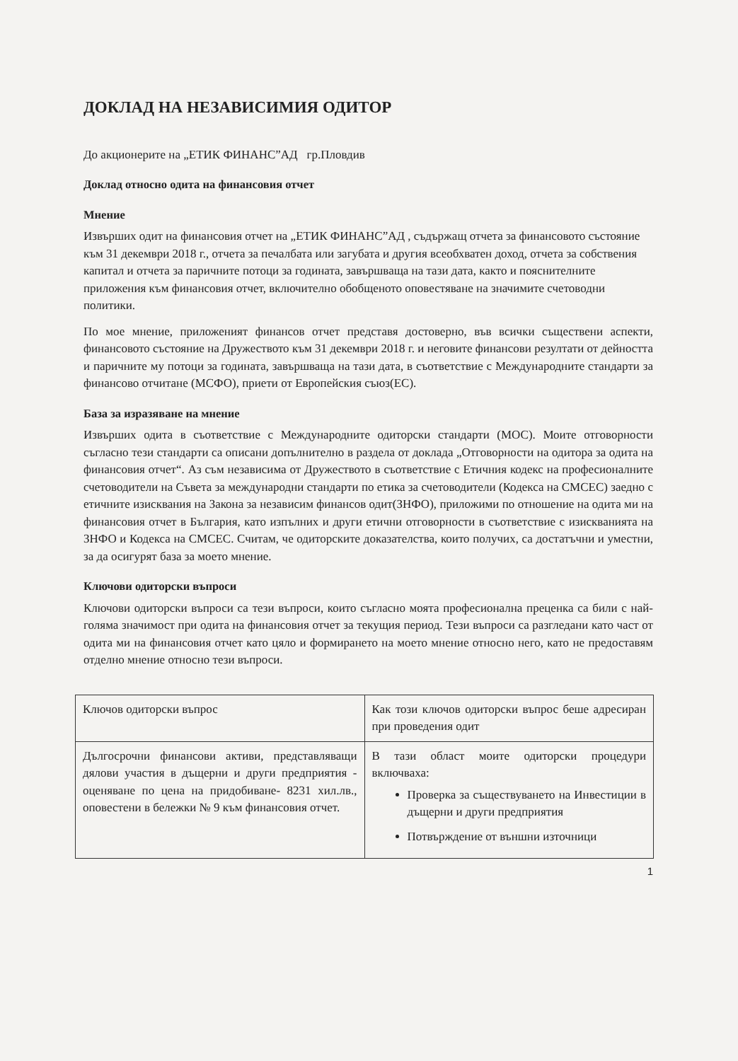ДОКЛАД НА НЕЗАВИСИМИЯ ОДИТОР
До акционерите на „ЕТИК ФИНАНС”АД гр.Пловдив
Доклад относно одита на финансовия отчет
Мнение
Извърших одит на финансовия отчет на „ЕТИК ФИНАНС”АД , съдържащ отчета за финансовото състояние към 31 декември 2018 г., отчета за печалбата или загубата и другия всеобхватен доход, отчета за собствения капитал и отчета за паричните потоци за годината, завършваща на тази дата, както и пояснителните приложения към финансовия отчет, включително обобщеното оповестяване на значимите счетоводни политики.
По мое мнение, приложеният финансов отчет представя достоверно, във всички съществени аспекти, финансовото състояние на Дружеството към 31 декември 2018 г. и неговите финансови резултати от дейността и паричните му потоци за годината, завършваща на тази дата, в съответствие с Международните стандарти за финансово отчитане (МСФО), приети от Европейския съюз(ЕС).
База за изразяване на мнение
Извърших одита в съответствие с Международните одиторски стандарти (МОС). Моите отговорности съгласно тези стандарти са описани допълнително в раздела от доклада „Отговорности на одитора за одита на финансовия отчет“. Аз съм независима от Дружеството в съответствие с Етичния кодекс на професионалните счетоводители на Съвета за международни стандарти по етика за счетоводители (Кодекса на СМСЕС) заедно с етичните изисквания на Закона за независим финансов одит(ЗНФО), приложими по отношение на одита ми на финансовия отчет в България, като изпълних и други етични отговорности в съответствие с изискванията на ЗНФО и Кодекса на СМСЕС. Считам, че одиторските доказателства, които получих, са достатъчни и уместни, за да осигурят база за моето мнение.
Ключови одиторски въпроси
Ключови одиторски въпроси са тези въпроси, които съгласно моята професионална преценка са били с най-голяма значимост при одита на финансовия отчет за текущия период. Тези въпроси са разгледани като част от одита ми на финансовия отчет като цяло и формирането на моето мнение относно него, като не предоставям отделно мнение относно тези въпроси.
| Ключов одиторски въпрос | Как този ключов одиторски въпрос беше адресиран при проведения одит |
| Дългосрочни финансови активи, представляващи дялови участия в дъщерни и други предприятия - оценяване по цена на придобиване- 8231 хил.лв., оповестени в бележки № 9 към финансовия отчет. | В тази област моите одиторски процедури включваха: Проверка за съществуването на Инвестиции в дъщерни и други предприятия Потвърждение от външни източници |
1